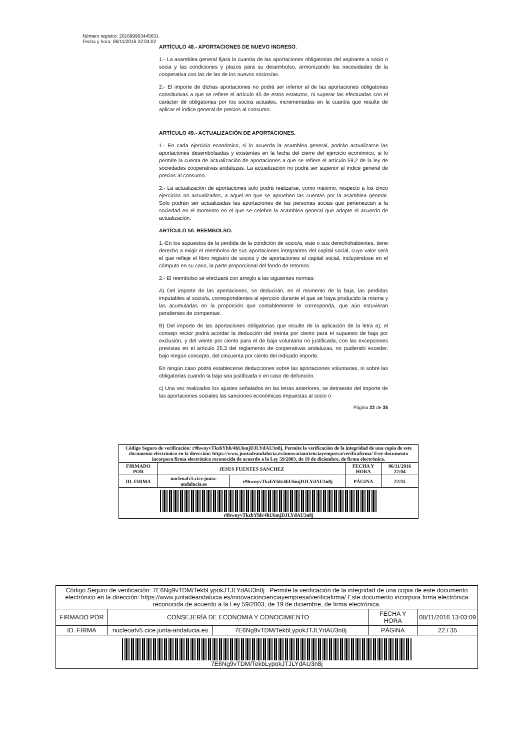Número registro: 201699903445631
Fecha y hora: 06/11/2016 22:04:02
ARTÍCULO 48.- APORTACIONES DE NUEVO INGRESO.
1.- La asamblea general fijará la cuantía de las aportaciones obligatorias del aspirante a socio o socia y las condiciones y plazos para su desembolso, armonizando las necesidades de la cooperativa con las de las de los nuevos socios/as.
2.- El importe de dichas aportaciones no podrá ser inferior al de las aportaciones obligatorias constitutivas a que se refiere el artículo 45 de estos estatutos, ni superar las efectuadas con el carácter de obligatorias por los socios actuales, incrementadas en la cuantía que resulte de aplicar el índice general de precios al consumo.
ARTÍCULO 49.- ACTUALIZACIÓN DE APORTACIONES.
1.- En cada ejercicio económico, si lo acuerda la asamblea general, podrán actualizarse las aportaciones desembolsadas y existentes en la fecha del cierre del ejercicio económico, si lo permite la cuenta de actualización de aportaciones a que se refiere el artículo 59,2 de la ley de sociedades cooperativas andaluzas. La actualización no podrá ser superior al índice general de precios al consumo.
2.- La actualización de aportaciones solo podrá realizarse, como máximo, respecto a los cinco ejercicios no actualizados, a aquel en que se aprueben las cuentas por la asamblea general. Solo podrán ser actualizadas las aportaciones de las personas socias que pertenezcan a la sociedad en el momento en el que se celebre la asamblea general que adopte el acuerdo de actualización.
ARTÍCULO 50. REEMBOLSO.
1.-En los supuestos de la perdida de la condición de socio/a, este o sus derechohabientes, tiene derecho a exigir el reembolso de sus aportaciones integrantes del capital social, cuyo valor será el que refleje el libro registro de socios y de aportaciones al capital social, incluyéndose en el cómputo en su caso, la parte proporcional del fondo de retornos.
2.- El reembolso se efectuará con arreglo a las siguientes normas:
A) Del importe de las aportaciones, se deducirán, en el momento de la baja, las perdidas imputables al socio/a, correspondientes al ejercicio durante el que se haya producido la misma y las acumuladas en la proporción que contablemente le corresponda, que aún estuvieran pendientes de compensar.
B) Del importe de las aportaciones obligatorias que resulte de la aplicación de la letra a), el consejo rector podrá acordar la deducción del treinta por ciento para el supuesto de baja por exclusión, y del veinte por ciento para el de baja voluntaria no justificada, con las excepciones previstas en el artículo 25,3 del reglamento de cooperativas andaluzas, no pudiendo exceder, bajo ningún concepto, del cincuenta por ciento del indicado importe.
En ningún caso podrá establecerse deducciones sobre las aportaciones voluntarias, ni sobre las obligatorias cuando la baja sea justificada o en caso de defunción.
c) Una vez realizados los ajustes señalados en las letras anteriores, se detraerán del importe de las aportaciones sociales las sanciones económicas impuestas al socio o
Página 22 de 35
| Código Seguro de verificación: r9hwnyvTkzbYhh/4hU6mjDJLYdAU3n8j. Permite la verificación de la integridad de una copia de este documento electrónico en la dirección: https://www.juntadeandalucia.es/innovacioncienciayempresa/verificafirma/ Este documento incorpora firma electrónica reconocida de acuerdo a la Ley 59/2003, de 19 de diciembre, de firma electrónica. | | | | |
| FIRMADO POR | JESUS FUENTES SANCHEZ | | FECHA Y HORA | 06/11/2016 22:04 |
| ID. FIRMA | nucleoafv5.cice.junta-andalucia.es | r9hwnyvTkzbYhh/4hU6mjDJLYdAU3n8j | PÁGINA | 22/35 |
| r9hwnyvTkzbYhh/4hU6mjDJLYdAU3n8j | | | | |
| Código Seguro de verificación: 7E6Ng9vTDM/TekbLypokJTJLYdAU3n8j . Permite la verificación de la integridad de una copia de este documento electrónico en la dirección: https://www.juntadeandalucia.es/innovacioncienciayempresa/verificafirma/ Este documento incorpora firma electrónica reconocida de acuerdo a la Ley 59/2003, de 19 de diciembre, de firma electrónica. | | | | |
| FIRMADO POR | CONSEJERÍA DE ECONOMIA Y CONOCIMIENTO | | FECHA Y HORA | 08/11/2016 13:03:09 |
| ID. FIRMA | nucleoafv5.cice.junta-andalucia.es | 7E6Ng9vTDM/TekbLypokJTJLYdAU3n8j | PÁGINA | 22 / 35 |
| 7E6Ng9vTDM/TekbLypokJTJLYdAU3n8j | | | | |